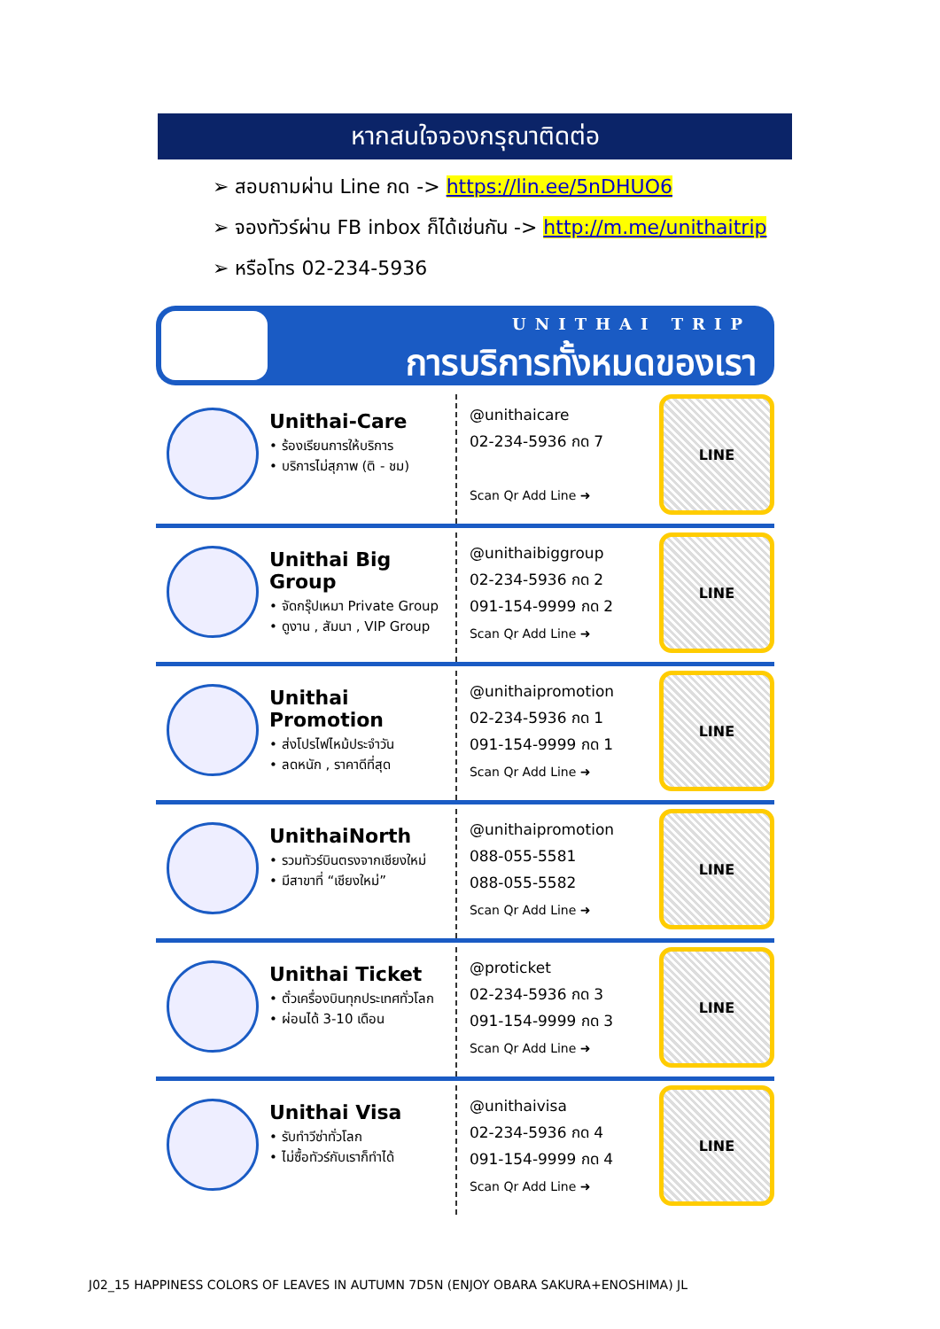หากสนใจจองกรุณาติดต่อ
➢ สอบถามผ่าน Line กด -> https://lin.ee/5nDHUO6
➢ จองทัวร์ผ่าน FB inbox ก็ได้เช่นกัน -> http://m.me/unithaitrip
➢ หรือโทร 02-234-5936
UNITHAI TRIP
การบริการทั้งหมดของเรา
Unithai-Care
• ร้องเรียนการให้บริการ
• บริการไม่สุภาพ (ติ - ชม)
@unithaicare
02-234-5936 กด 7
Scan Qr Add Line ➜
LINE
Unithai Big Group
• จัดกรุ๊ปเหมา Private Group
• ดูงาน , สัมนา , VIP Group
@unithaibiggroup
02-234-5936 กด 2
091-154-9999 กด 2
Scan Qr Add Line ➜
LINE
Unithai Promotion
• ส่งโปรไฟไหม้ประจำวัน
• ลดหนัก , ราคาดีที่สุด
@unithaipromotion
02-234-5936 กด 1
091-154-9999 กด 1
Scan Qr Add Line ➜
LINE
UnithaiNorth
• รวมทัวร์บินตรงจากเชียงใหม่
• มีสาขาที่ “เชียงใหม่”
@unithaipromotion
088-055-5581
088-055-5582
Scan Qr Add Line ➜
LINE
Unithai Ticket
• ตั๋วเครื่องบินทุกประเทศทั่วโลก
• ผ่อนได้ 3-10 เดือน
@proticket
02-234-5936 กด 3
091-154-9999 กด 3
Scan Qr Add Line ➜
LINE
Unithai Visa
• รับทำวีซ่าทั่วโลก
• ไม่ซื้อทัวร์กับเราก็ทำได้
@unithaivisa
02-234-5936 กด 4
091-154-9999 กด 4
Scan Qr Add Line ➜
LINE
J02_15 HAPPINESS COLORS OF LEAVES IN AUTUMN 7D5N (ENJOY OBARA SAKURA+ENOSHIMA) JL